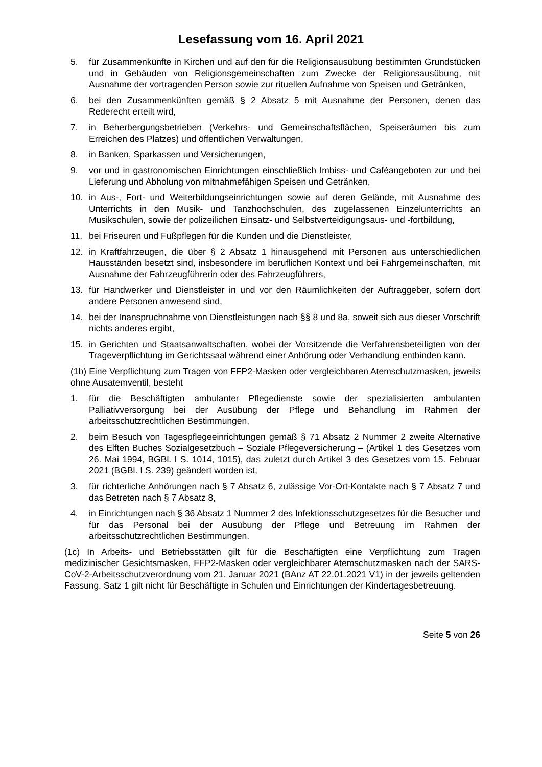Lesefassung vom 16. April 2021
5. für Zusammenkünfte in Kirchen und auf den für die Religionsausübung bestimmten Grundstücken und in Gebäuden von Religionsgemeinschaften zum Zwecke der Religionsausübung, mit Ausnahme der vortragenden Person sowie zur rituellen Aufnahme von Speisen und Getränken,
6. bei den Zusammenkünften gemäß § 2 Absatz 5 mit Ausnahme der Personen, denen das Rederecht erteilt wird,
7. in Beherbergungsbetrieben (Verkehrs- und Gemeinschaftsflächen, Speiseräumen bis zum Erreichen des Platzes) und öffentlichen Verwaltungen,
8. in Banken, Sparkassen und Versicherungen,
9. vor und in gastronomischen Einrichtungen einschließlich Imbiss- und Caféangeboten zur und bei Lieferung und Abholung von mitnahmefähigen Speisen und Getränken,
10. in Aus-, Fort- und Weiterbildungseinrichtungen sowie auf deren Gelände, mit Ausnahme des Unterrichts in den Musik- und Tanzhochschulen, des zugelassenen Einzelunterrichts an Musikschulen, sowie der polizeilichen Einsatz- und Selbstverteidigungsaus- und -fortbildung,
11. bei Friseuren und Fußpflegen für die Kunden und die Dienstleister,
12. in Kraftfahrzeugen, die über § 2 Absatz 1 hinausgehend mit Personen aus unterschiedlichen Hausständen besetzt sind, insbesondere im beruflichen Kontext und bei Fahrgemeinschaften, mit Ausnahme der Fahrzeugführerin oder des Fahrzeugführers,
13. für Handwerker und Dienstleister in und vor den Räumlichkeiten der Auftraggeber, sofern dort andere Personen anwesend sind,
14. bei der Inanspruchnahme von Dienstleistungen nach §§ 8 und 8a, soweit sich aus dieser Vorschrift nichts anderes ergibt,
15. in Gerichten und Staatsanwaltschaften, wobei der Vorsitzende die Verfahrensbeteiligten von der Trageverpflichtung im Gerichtssaal während einer Anhörung oder Verhandlung entbinden kann.
(1b) Eine Verpflichtung zum Tragen von FFP2-Masken oder vergleichbaren Atemschutzmasken, jeweils ohne Ausatemventil, besteht
1. für die Beschäftigten ambulanter Pflegedienste sowie der spezialisierten ambulanten Palliativversorgung bei der Ausübung der Pflege und Behandlung im Rahmen der arbeitsschutzrechtlichen Bestimmungen,
2. beim Besuch von Tagespflegeeinrichtungen gemäß § 71 Absatz 2 Nummer 2 zweite Alternative des Elften Buches Sozialgesetzbuch – Soziale Pflegeversicherung – (Artikel 1 des Gesetzes vom 26. Mai 1994, BGBl. I S. 1014, 1015), das zuletzt durch Artikel 3 des Gesetzes vom 15. Februar 2021 (BGBl. I S. 239) geändert worden ist,
3. für richterliche Anhörungen nach § 7 Absatz 6, zulässige Vor-Ort-Kontakte nach § 7 Absatz 7 und das Betreten nach § 7 Absatz 8,
4. in Einrichtungen nach § 36 Absatz 1 Nummer 2 des Infektionsschutzgesetzes für die Besucher und für das Personal bei der Ausübung der Pflege und Betreuung im Rahmen der arbeitsschutzrechtlichen Bestimmungen.
(1c) In Arbeits- und Betriebsstätten gilt für die Beschäftigten eine Verpflichtung zum Tragen medizinischer Gesichtsmasken, FFP2-Masken oder vergleichbarer Atemschutzmasken nach der SARS-CoV-2-Arbeitsschutzverordnung vom 21. Januar 2021 (BAnz AT 22.01.2021 V1) in der jeweils geltenden Fassung. Satz 1 gilt nicht für Beschäftigte in Schulen und Einrichtungen der Kindertagesbetreuung.
Seite 5 von 26